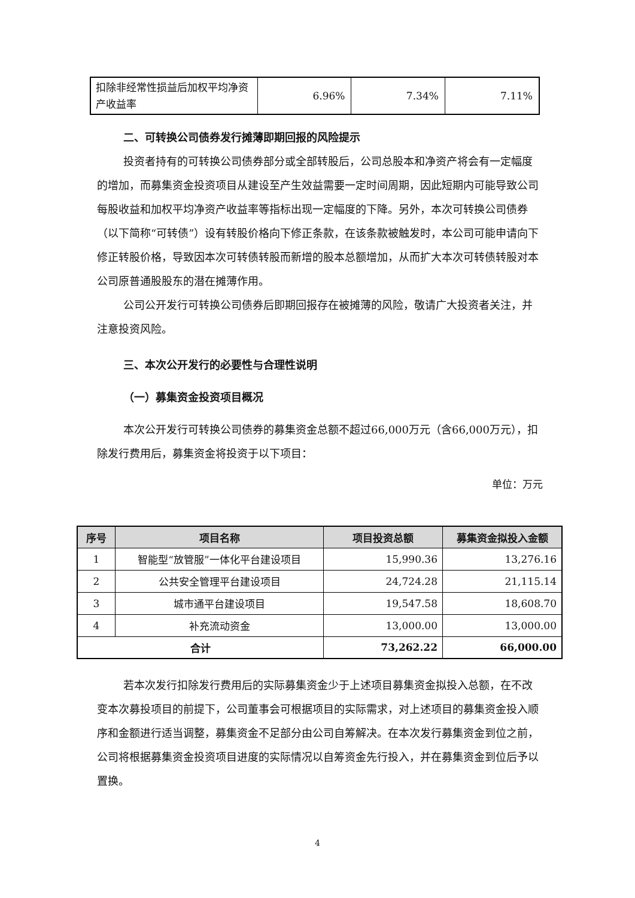| 扣除非经常性损益后加权平均净资产收益率 | 6.96% | 7.34% | 7.11% |
二、可转换公司债券发行摊薄即期回报的风险提示
投资者持有的可转换公司债券部分或全部转股后，公司总股本和净资产将会有一定幅度的增加，而募集资金投资项目从建设至产生效益需要一定时间周期，因此短期内可能导致公司每股收益和加权平均净资产收益率等指标出现一定幅度的下降。另外，本次可转换公司债券（以下简称“可转债”）设有转股价格向下修正条款，在该条款被触发时，本公司可能申请向下修正转股价格，导致因本次可转债转股而新增的股本总额增加，从而扩大本次可转债转股对本公司原普通股股东的潜在摊薄作用。
公司公开发行可转换公司债券后即期回报存在被摊薄的风险，敬请广大投资者关注，并注意投资风险。
三、本次公开发行的必要性与合理性说明
（一）募集资金投资项目概况
本次公开发行可转换公司债券的募集资金总额不超过66,000万元（含66,000万元），扣除发行费用后，募集资金将投资于以下项目：
单位：万元
| 序号 | 项目名称 | 项目投资总额 | 募集资金拟投入金额 |
| --- | --- | --- | --- |
| 1 | 智能型“放管服”一体化平台建设项目 | 15,990.36 | 13,276.16 |
| 2 | 公共安全管理平台建设项目 | 24,724.28 | 21,115.14 |
| 3 | 城市通平台建设项目 | 19,547.58 | 18,608.70 |
| 4 | 补充流动资金 | 13,000.00 | 13,000.00 |
| 合计 | | 73,262.22 | 66,000.00 |
若本次发行扣除发行费用后的实际募集资金少于上述项目募集资金拟投入总额，在不改变本次募投项目的前提下，公司董事会可根据项目的实际需求，对上述项目的募集资金投入顺序和金额进行适当调整，募集资金不足部分由公司自筹解决。在本次发行募集资金到位之前，公司将根据募集资金投资项目进度的实际情况以自筹资金先行投入，并在募集资金到位后予以置换。
4